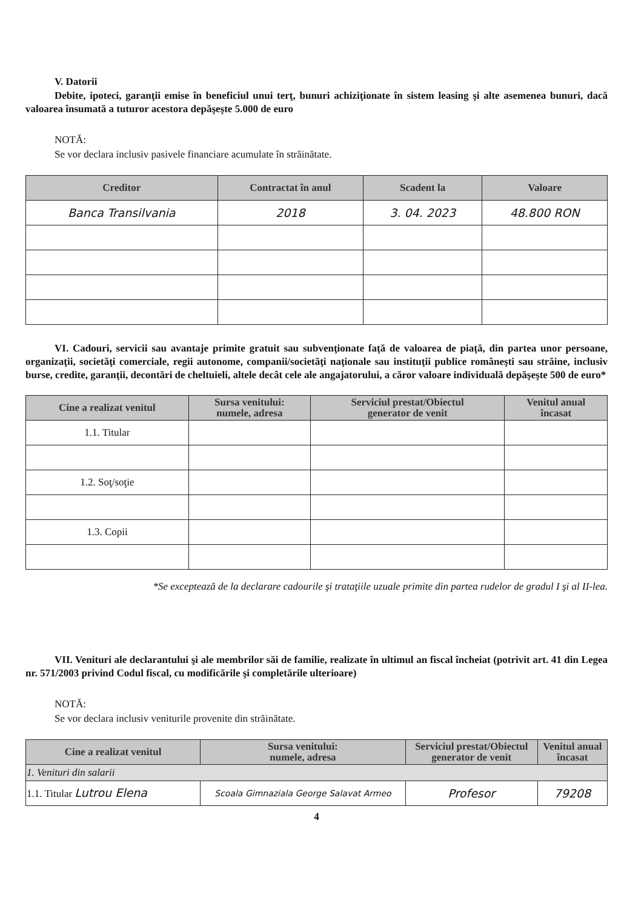V. Datorii
Debite, ipoteci, garanţii emise în beneficiul unui terţ, bunuri achiziţionate în sistem leasing şi alte asemenea bunuri, dacă valoarea însumată a tuturor acestora depăşeşte 5.000 de euro
NOTĂ:
Se vor declara inclusiv pasivele financiare acumulate în străinătate.
| Creditor | Contractat în anul | Scadent la | Valoare |
| --- | --- | --- | --- |
| Banca Transilvania | 2018 | 3. 04. 2023 | 48.800 RON |
VI. Cadouri, servicii sau avantaje primite gratuit sau subvenţionate faţă de valoarea de piaţă, din partea unor persoane, organizaţii, societăţi comerciale, regii autonome, companii/societăţi naţionale sau instituţii publice româneşti sau străine, inclusiv burse, credite, garanţii, decontări de cheltuieli, altele decât cele ale angajatorului, a căror valoare individuală depăşeşte 500 de euro*
| Cine a realizat venitul | Sursa venitului: numele, adresa | Serviciul prestat/Obiectul generator de venit | Venitul anual încasat |
| --- | --- | --- | --- |
| 1.1. Titular | | | |
| 1.2. Soţ/soţie | | | |
| 1.3. Copii | | | |
*Se exceptează de la declarare cadourile şi trataţiile uzuale primite din partea rudelor de gradul I şi al II-lea.
VII. Venituri ale declarantului şi ale membrilor săi de familie, realizate în ultimul an fiscal încheiat (potrivit art. 41 din Legea nr. 571/2003 privind Codul fiscal, cu modificările şi completările ulterioare)
NOTĂ:
Se vor declara inclusiv veniturile provenite din străinătate.
| Cine a realizat venitul | Sursa venitului: numele, adresa | Serviciul prestat/Obiectul generator de venit | Venitul anual încasat |
| --- | --- | --- | --- |
| 1. Venituri din salarii | | | |
| 1.1. Titular Lutrou Elena | Scoala Gimnaziala George Salavat Armeo | Profesor | 79208 |
4